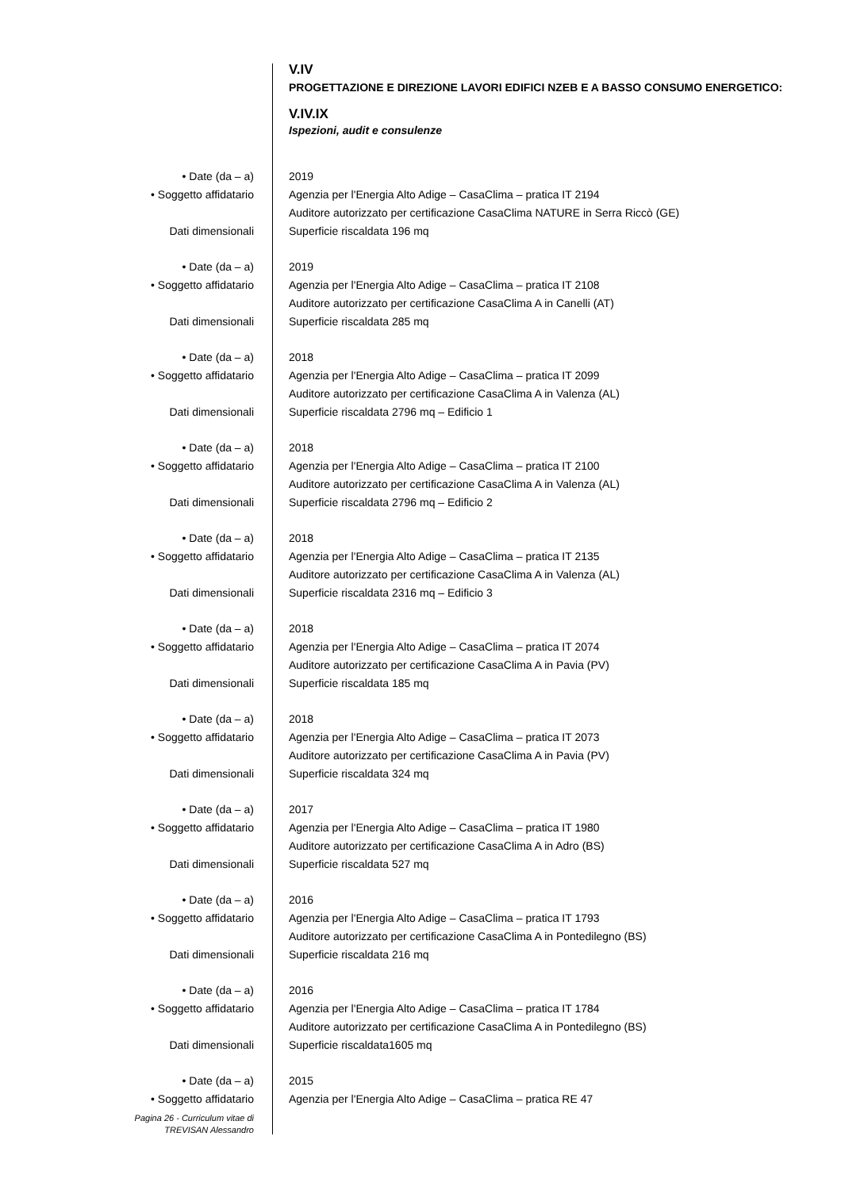V.IV
PROGETTAZIONE E DIREZIONE LAVORI EDIFICI NZEB E A BASSO CONSUMO ENERGETICO:
V.IV.IX
Ispezioni, audit e consulenze
• Date (da – a) 2019
• Soggetto affidatario Agenzia per l'Energia Alto Adige – CasaClima – pratica IT 2194
Auditore autorizzato per certificazione CasaClima NATURE in Serra Riccò (GE)
Dati dimensionali Superficie riscaldata 196 mq
• Date (da – a) 2019
• Soggetto affidatario Agenzia per l'Energia Alto Adige – CasaClima – pratica IT 2108
Auditore autorizzato per certificazione CasaClima A in Canelli (AT)
Dati dimensionali Superficie riscaldata 285 mq
• Date (da – a) 2018
• Soggetto affidatario Agenzia per l'Energia Alto Adige – CasaClima – pratica IT 2099
Auditore autorizzato per certificazione CasaClima A in Valenza (AL)
Dati dimensionali Superficie riscaldata 2796 mq – Edificio 1
• Date (da – a) 2018
• Soggetto affidatario Agenzia per l'Energia Alto Adige – CasaClima – pratica IT 2100
Auditore autorizzato per certificazione CasaClima A in Valenza (AL)
Dati dimensionali Superficie riscaldata 2796 mq – Edificio 2
• Date (da – a) 2018
• Soggetto affidatario Agenzia per l'Energia Alto Adige – CasaClima – pratica IT 2135
Auditore autorizzato per certificazione CasaClima A in Valenza (AL)
Dati dimensionali Superficie riscaldata 2316 mq – Edificio 3
• Date (da – a) 2018
• Soggetto affidatario Agenzia per l'Energia Alto Adige – CasaClima – pratica IT 2074
Auditore autorizzato per certificazione CasaClima A in Pavia (PV)
Dati dimensionali Superficie riscaldata 185 mq
• Date (da – a) 2018
• Soggetto affidatario Agenzia per l'Energia Alto Adige – CasaClima – pratica IT 2073
Auditore autorizzato per certificazione CasaClima A in Pavia (PV)
Dati dimensionali Superficie riscaldata 324 mq
• Date (da – a) 2017
• Soggetto affidatario Agenzia per l'Energia Alto Adige – CasaClima – pratica IT 1980
Auditore autorizzato per certificazione CasaClima A in Adro (BS)
Dati dimensionali Superficie riscaldata 527 mq
• Date (da – a) 2016
• Soggetto affidatario Agenzia per l'Energia Alto Adige – CasaClima – pratica IT 1793
Auditore autorizzato per certificazione CasaClima A in Pontedilegno (BS)
Dati dimensionali Superficie riscaldata 216 mq
• Date (da – a) 2016
• Soggetto affidatario Agenzia per l'Energia Alto Adige – CasaClima – pratica IT 1784
Auditore autorizzato per certificazione CasaClima A in Pontedilegno (BS)
Dati dimensionali Superficie riscaldata1605 mq
• Date (da – a) 2015
• Soggetto affidatario Agenzia per l'Energia Alto Adige – CasaClima – pratica RE 47
Pagina 26 - Curriculum vitae di
TREVISAN Alessandro